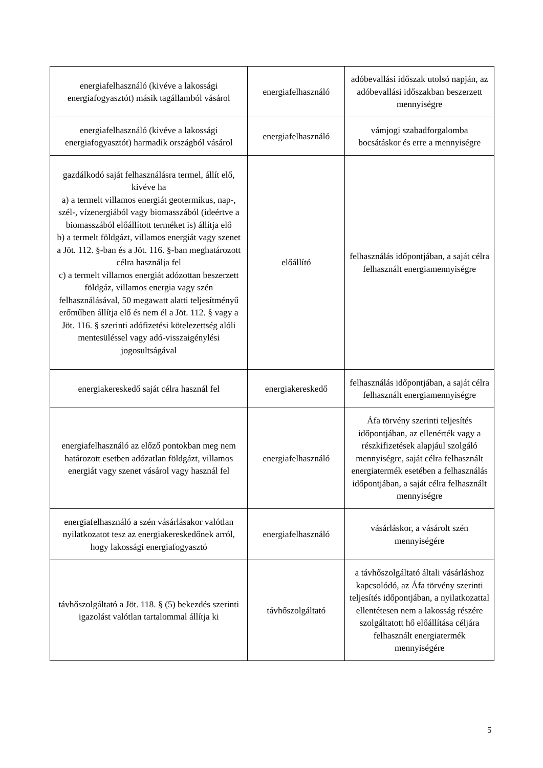| energiafelhasználó (kivéve a lakossági energiafogyasztót) másik tagállamból vásárol | energiafelhasználó | adóbevallási időszak utolsó napján, az adóbevallási időszakban beszerzett mennyiségre |
| energiafelhasználó (kivéve a lakossági energiafogyasztót) harmadik országból vásárol | energiafelhasználó | vámjogi szabadforgalomba bocsátáskor és erre a mennyiségre |
| gazdálkodó saját felhasználásra termel, állít elő, kivéve ha a) a termelt villamos energiát geotermikus, nap-, szél-, vízenergiából vagy biomasszából (ideértve a biomasszából előállított terméket is) állítja elő b) a termelt földgázt, villamos energiát vagy szenet a Jöt. 112. §-ban és a Jöt. 116. §-ban meghatározott célra használja fel c) a termelt villamos energiát adózottan beszerzett földgáz, villamos energia vagy szén felhasználásával, 50 megawatt alatti teljesítményű erőműben állítja elő és nem él a Jöt. 112. § vagy a Jöt. 116. § szerinti adófizetési kötelezettség alóli mentesüléssel vagy adó-visszaigénylési jogosultságával | előállító | felhasználás időpontjában, a saját célra felhasznált energiamennyiségre |
| energiakereskedő saját célra használ fel | energiakereskedő | felhasználás időpontjában, a saját célra felhasznált energiamennyiségre |
| energiafelhasználó az előző pontokban meg nem határozott esetben adózatlan földgázt, villamos energiát vagy szenet vásárol vagy használ fel | energiafelhasználó | Áfa törvény szerinti teljesítés időpontjában, az ellenérték vagy a részkifizetések alapjául szolgáló mennyiségre, saját célra felhasznált energiatermék esetében a felhasználás időpontjában, a saját célra felhasznált mennyiségre |
| energiafelhasználó a szén vásárlásakor valótlan nyilatkozatot tesz az energiakereskedőnek arról, hogy lakossági energiafogyasztó | energiafelhasználó | vásárláskor, a vásárolt szén mennyiségére |
| távhőszolgáltató a Jöt. 118. § (5) bekezdés szerinti igazolást valótlan tartalommal állítja ki | távhőszolgáltató | a távhőszolgáltató általi vásárláshoz kapcsolódó, az Áfa törvény szerinti teljesítés időpontjában, a nyilatkozattal ellentétesen nem a lakosság részére szolgáltatott hő előállítása céljára felhasznált energiatermék mennyiségére |
5